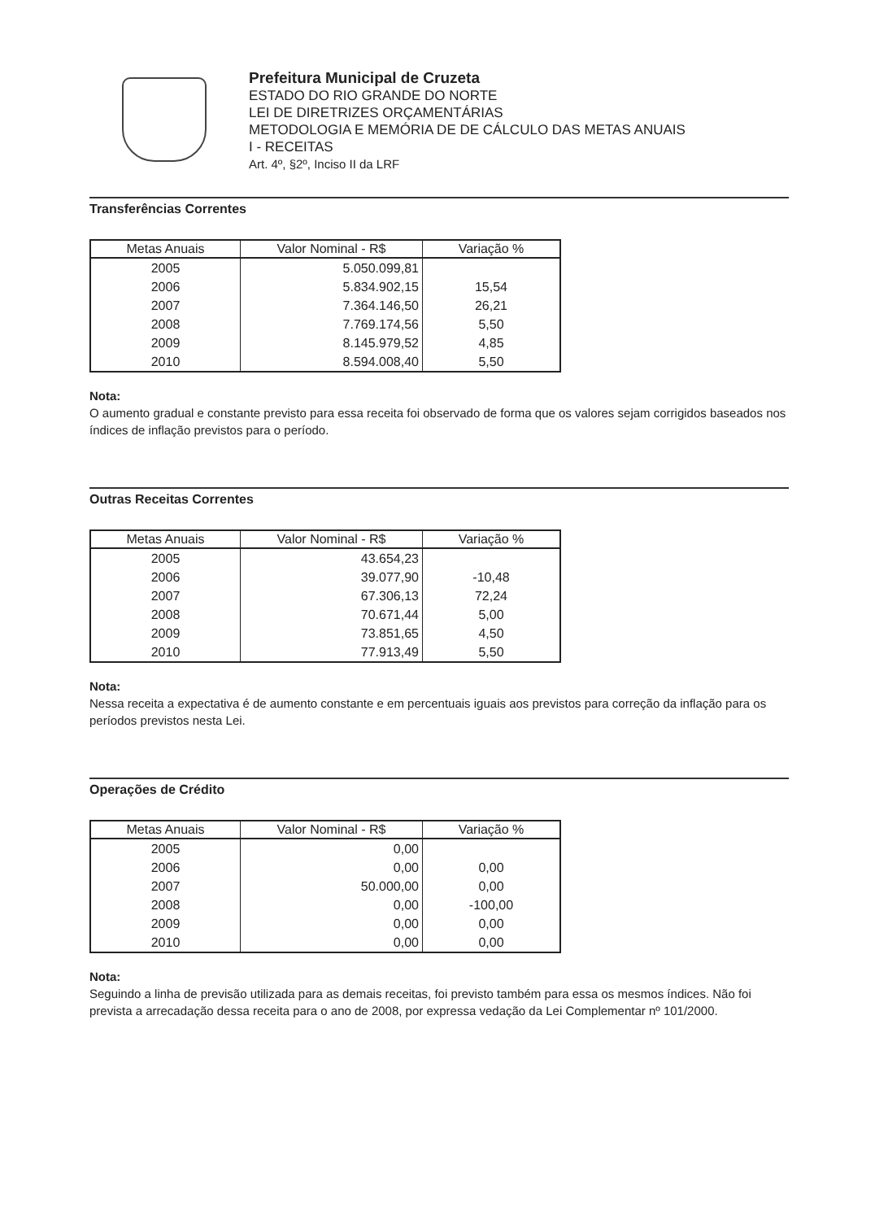Prefeitura Municipal de Cruzeta
ESTADO DO RIO GRANDE DO NORTE
LEI DE DIRETRIZES ORÇAMENTÁRIAS
METODOLOGIA E MEMÓRIA DE DE CÁLCULO DAS METAS ANUAIS
I - RECEITAS
Art. 4º, §2º, Inciso II da LRF
Transferências Correntes
| Metas Anuais | Valor Nominal - R$ | Variação % |
| --- | --- | --- |
| 2005 | 5.050.099,81 | |
| 2006 | 5.834.902,15 | 15,54 |
| 2007 | 7.364.146,50 | 26,21 |
| 2008 | 7.769.174,56 | 5,50 |
| 2009 | 8.145.979,52 | 4,85 |
| 2010 | 8.594.008,40 | 5,50 |
Nota:
O aumento gradual e constante previsto para essa receita foi observado de forma que os valores sejam corrigidos baseados nos índices de inflação previstos para o período.
Outras Receitas Correntes
| Metas Anuais | Valor Nominal - R$ | Variação % |
| --- | --- | --- |
| 2005 | 43.654,23 | |
| 2006 | 39.077,90 | -10,48 |
| 2007 | 67.306,13 | 72,24 |
| 2008 | 70.671,44 | 5,00 |
| 2009 | 73.851,65 | 4,50 |
| 2010 | 77.913,49 | 5,50 |
Nota:
Nessa receita a expectativa é de aumento constante e em percentuais iguais aos previstos para correção da inflação para os períodos previstos nesta Lei.
Operações de Crédito
| Metas Anuais | Valor Nominal - R$ | Variação % |
| --- | --- | --- |
| 2005 | 0,00 | |
| 2006 | 0,00 | 0,00 |
| 2007 | 50.000,00 | 0,00 |
| 2008 | 0,00 | -100,00 |
| 2009 | 0,00 | 0,00 |
| 2010 | 0,00 | 0,00 |
Nota:
Seguindo a linha de previsão utilizada para as demais receitas, foi previsto também para essa os mesmos índices. Não foi prevista a arrecadação dessa receita para o ano de 2008, por expressa vedação da Lei Complementar nº 101/2000.